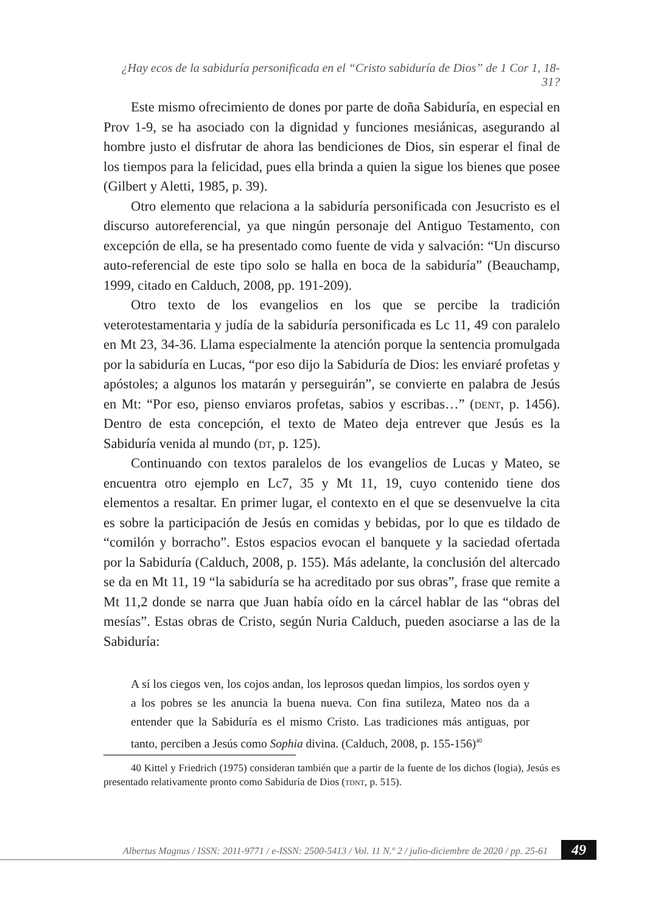¿Hay ecos de la sabiduría personificada en el “Cristo sabiduría de Dios” de 1 Cor 1, 18-31?
Este mismo ofrecimiento de dones por parte de doña Sabiduría, en especial en Prov 1-9, se ha asociado con la dignidad y funciones mesiánicas, asegurando al hombre justo el disfrutar de ahora las bendiciones de Dios, sin esperar el final de los tiempos para la felicidad, pues ella brinda a quien la sigue los bienes que posee (Gilbert y Aletti, 1985, p. 39).
Otro elemento que relaciona a la sabiduría personificada con Jesucristo es el discurso autoreferencial, ya que ningún personaje del Antiguo Testamento, con excepción de ella, se ha presentado como fuente de vida y salvación: “Un discurso auto-referencial de este tipo solo se halla en boca de la sabiduría” (Beauchamp, 1999, citado en Calduch, 2008, pp. 191-209).
Otro texto de los evangelios en los que se percibe la tradición veterotestamentaria y judía de la sabiduría personificada es Lc 11, 49 con paralelo en Mt 23, 34-36. Llama especialmente la atención porque la sentencia promulgada por la sabiduría en Lucas, “por eso dijo la Sabiduría de Dios: les enviaré profetas y apóstoles; a algunos los matarán y perseguirán”, se convierte en palabra de Jesús en Mt: “Por eso, pienso enviaros profetas, sabios y escribas…” (dent, p. 1456). Dentro de esta concepción, el texto de Mateo deja entrever que Jesús es la Sabiduría venida al mundo (dt, p. 125).
Continuando con textos paralelos de los evangelios de Lucas y Mateo, se encuentra otro ejemplo en Lc7, 35 y Mt 11, 19, cuyo contenido tiene dos elementos a resaltar. En primer lugar, el contexto en el que se desenvuelve la cita es sobre la participación de Jesús en comidas y bebidas, por lo que es tildado de “comilón y borracho”. Estos espacios evocan el banquete y la saciedad ofertada por la Sabiduría (Calduch, 2008, p. 155). Más adelante, la conclusión del altercado se da en Mt 11, 19 “la sabiduría se ha acreditado por sus obras”, frase que remite a Mt 11,2 donde se narra que Juan había oído en la cárcel hablar de las “obras del mesías”. Estas obras de Cristo, según Nuria Calduch, pueden asociarse a las de la Sabiduría:
A sí los ciegos ven, los cojos andan, los leprosos quedan limpios, los sordos oyen y a los pobres se les anuncia la buena nueva. Con fina sutileza, Mateo nos da a entender que la Sabiduría es el mismo Cristo. Las tradiciones más antiguas, por tanto, perciben a Jesús como Sophia divina. (Calduch, 2008, p. 155-156)<sup>40</sup>
40 Kittel y Friedrich (1975) consideran también que a partir de la fuente de los dichos (logia), Jesús es presentado relativamente pronto como Sabiduría de Dios (tdnt, p. 515).
Albertus Magnus / ISSN: 2011-9771 / e-ISSN: 2500-5413 / Vol. 11 N.º 2 / julio-diciembre de 2020 / pp. 25-61
49